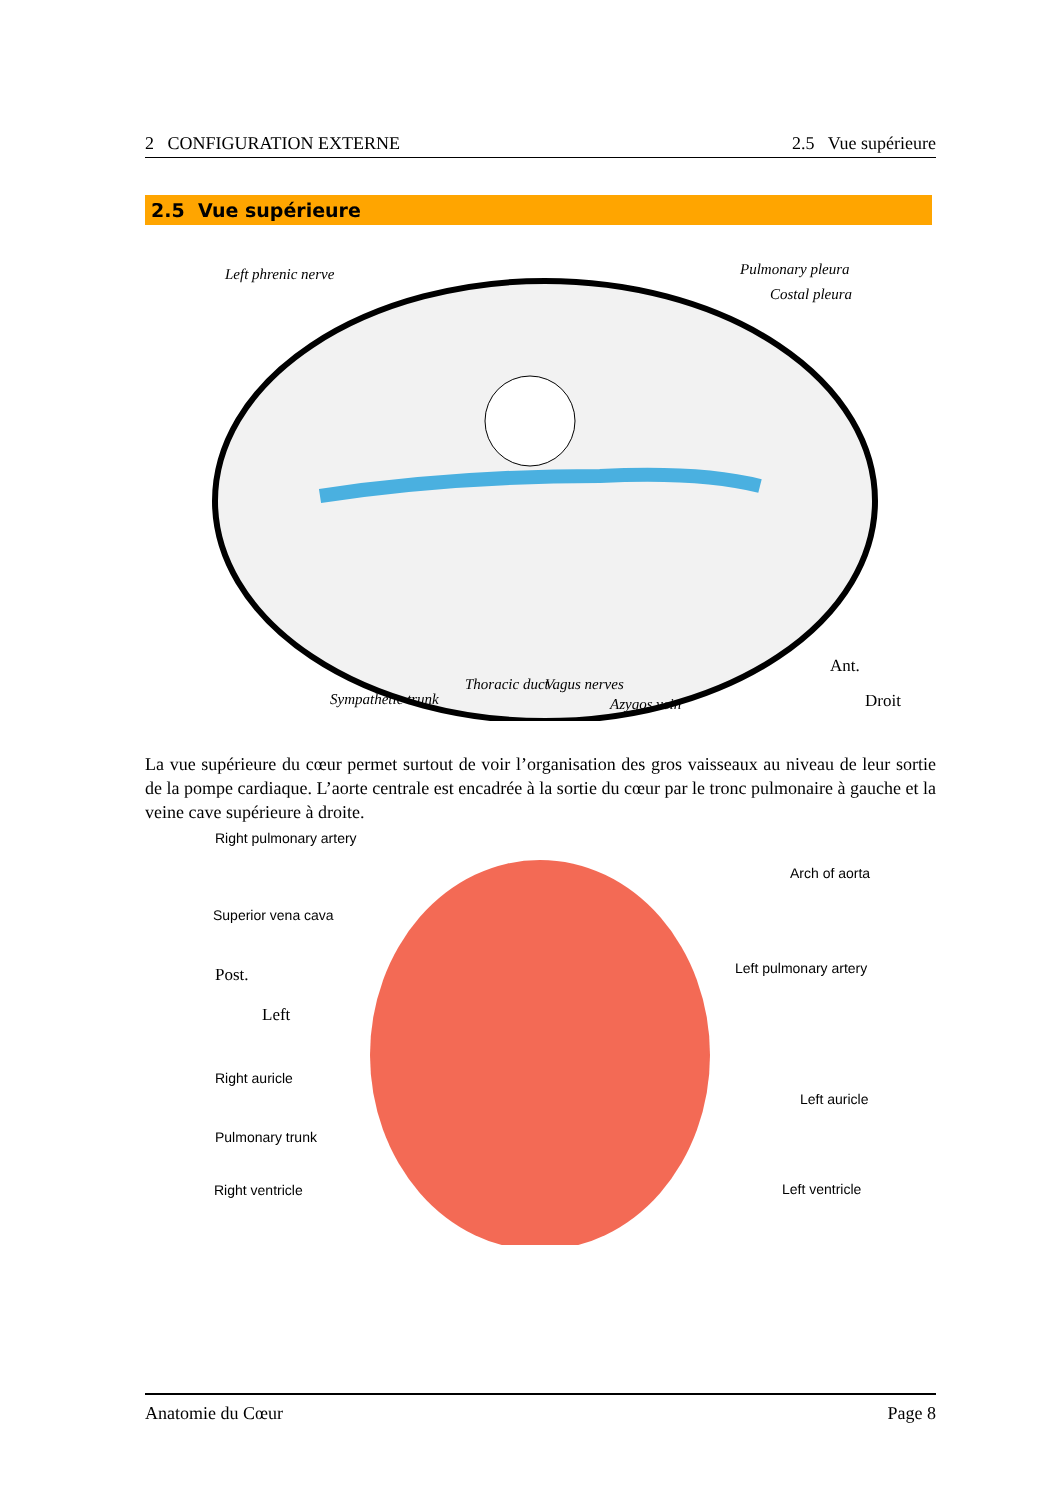2 CONFIGURATION EXTERNE 2.5 Vue supérieure
2.5 Vue supérieure
Left phrenic nerve Pulmonary pleura
Costal pleura
Sympathetic trunk
Thoracic duct Vagus nerves
Azygos vein
Ant.
Droit
La vue supérieure du cœur permet surtout de voir l’organisation des gros vaisseaux au niveau de leur sortie de la pompe cardiaque. L’aorte centrale est encadrée à la sortie du cœur par le tronc pulmonaire à gauche et la veine cave supérieure à droite.
Right pulmonary artery
Arch of aorta
Superior vena cava
Post.
Left
Left pulmonary artery
Right auricle
Left auricle
Pulmonary trunk
Right ventricle Left ventricle
Anatomie du Cœur Page 8